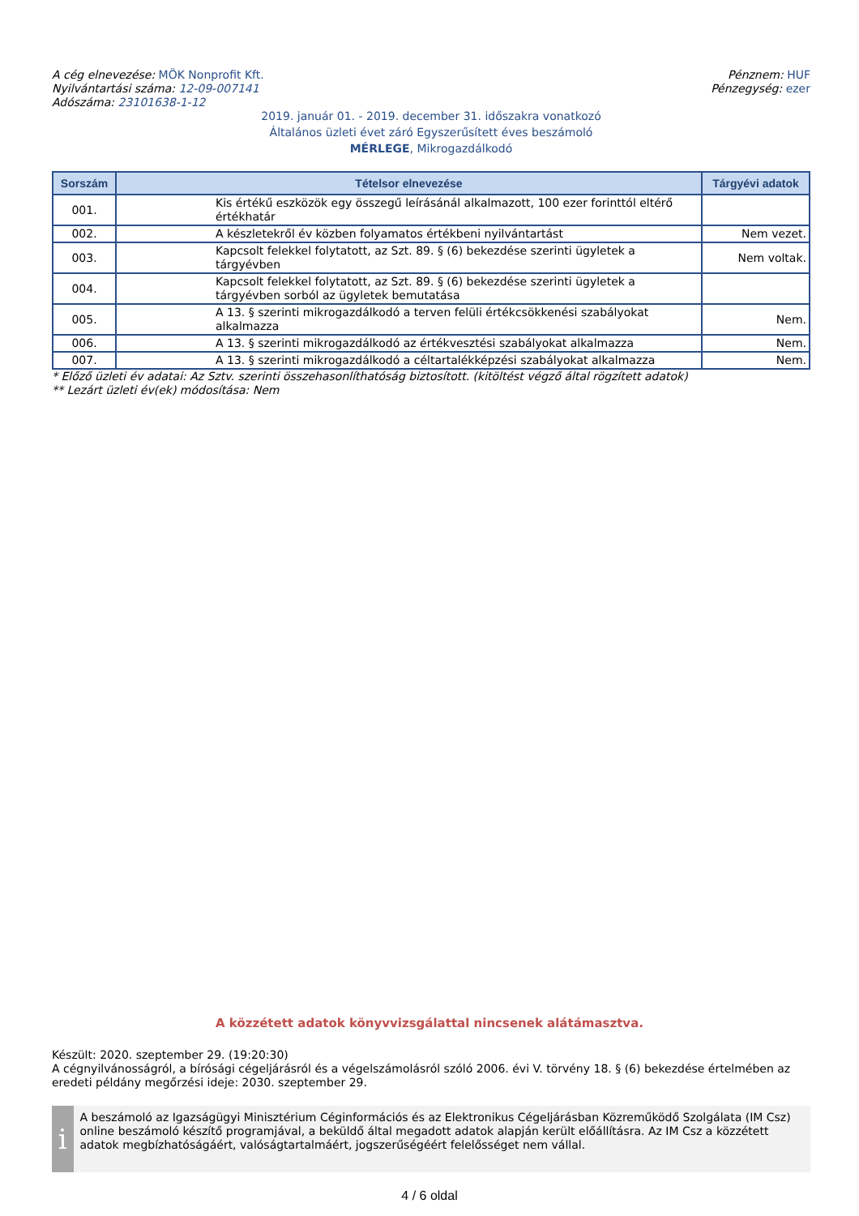A cég elnevezése: MÖK Nonprofit Kft.
Nyilvántartási száma: 12-09-007141
Adószáma: 23101638-1-12
Pénznem: HUF
Pénzegység: ezer
2019. január 01. - 2019. december 31. időszakra vonatkozó
Általános üzleti évet záró Egyszerűsített éves beszámoló
MÉRLEGE, Mikrogazdálkodó
| Sorszám | Tételsor elnevezése | Tárgyévi adatok |
| --- | --- | --- |
| 001. | Kis értékű eszközök egy összegű leírásánál alkalmazott, 100 ezer forinttól eltérő értékhatár | |
| 002. | A készletekről év közben folyamatos értékbeni nyilvántartást | Nem vezet. |
| 003. | Kapcsolt felekkel folytatott, az Szt. 89. § (6) bekezdése szerinti ügyletek a tárgyévben | Nem voltak. |
| 004. | Kapcsolt felekkel folytatott, az Szt. 89. § (6) bekezdése szerinti ügyletek a tárgyévben sorból az ügyletek bemutatása | |
| 005. | A 13. § szerinti mikrogazdálkodó a terven felüli értékcsökkenési szabályokat alkalmazza | Nem. |
| 006. | A 13. § szerinti mikrogazdálkodó az értékvesztési szabályokat alkalmazza | Nem. |
| 007. | A 13. § szerinti mikrogazdálkodó a céltartalékképzési szabályokat alkalmazza | Nem. |
* Előző üzleti év adatai: Az Sztv. szerinti összehasonlíthatóság biztosított. (kitöltést végző által rögzített adatok)
** Lezárt üzleti év(ek) módosítása: Nem
A közzétett adatok könyvvizsgálattal nincsenek alátámasztva.
Készült: 2020. szeptember 29. (19:20:30)
A cégnyilvánosságról, a bírósági cégeljárásról és a végelszámolásról szóló 2006. évi V. törvény 18. § (6) bekezdése értelmében az eredeti példány megőrzési ideje: 2030. szeptember 29.
i
A beszámoló az Igazságügyi Minisztérium Céginformációs és az Elektronikus Cégeljárásban Közreműködő Szolgálata (IM Csz) online beszámoló készítő programjával, a beküldő által megadott adatok alapján került előállításra. Az IM Csz a közzétett adatok megbízhatóságáért, valóságtartalmáért, jogszerűségéért felelősséget nem vállal.
4 / 6 oldal